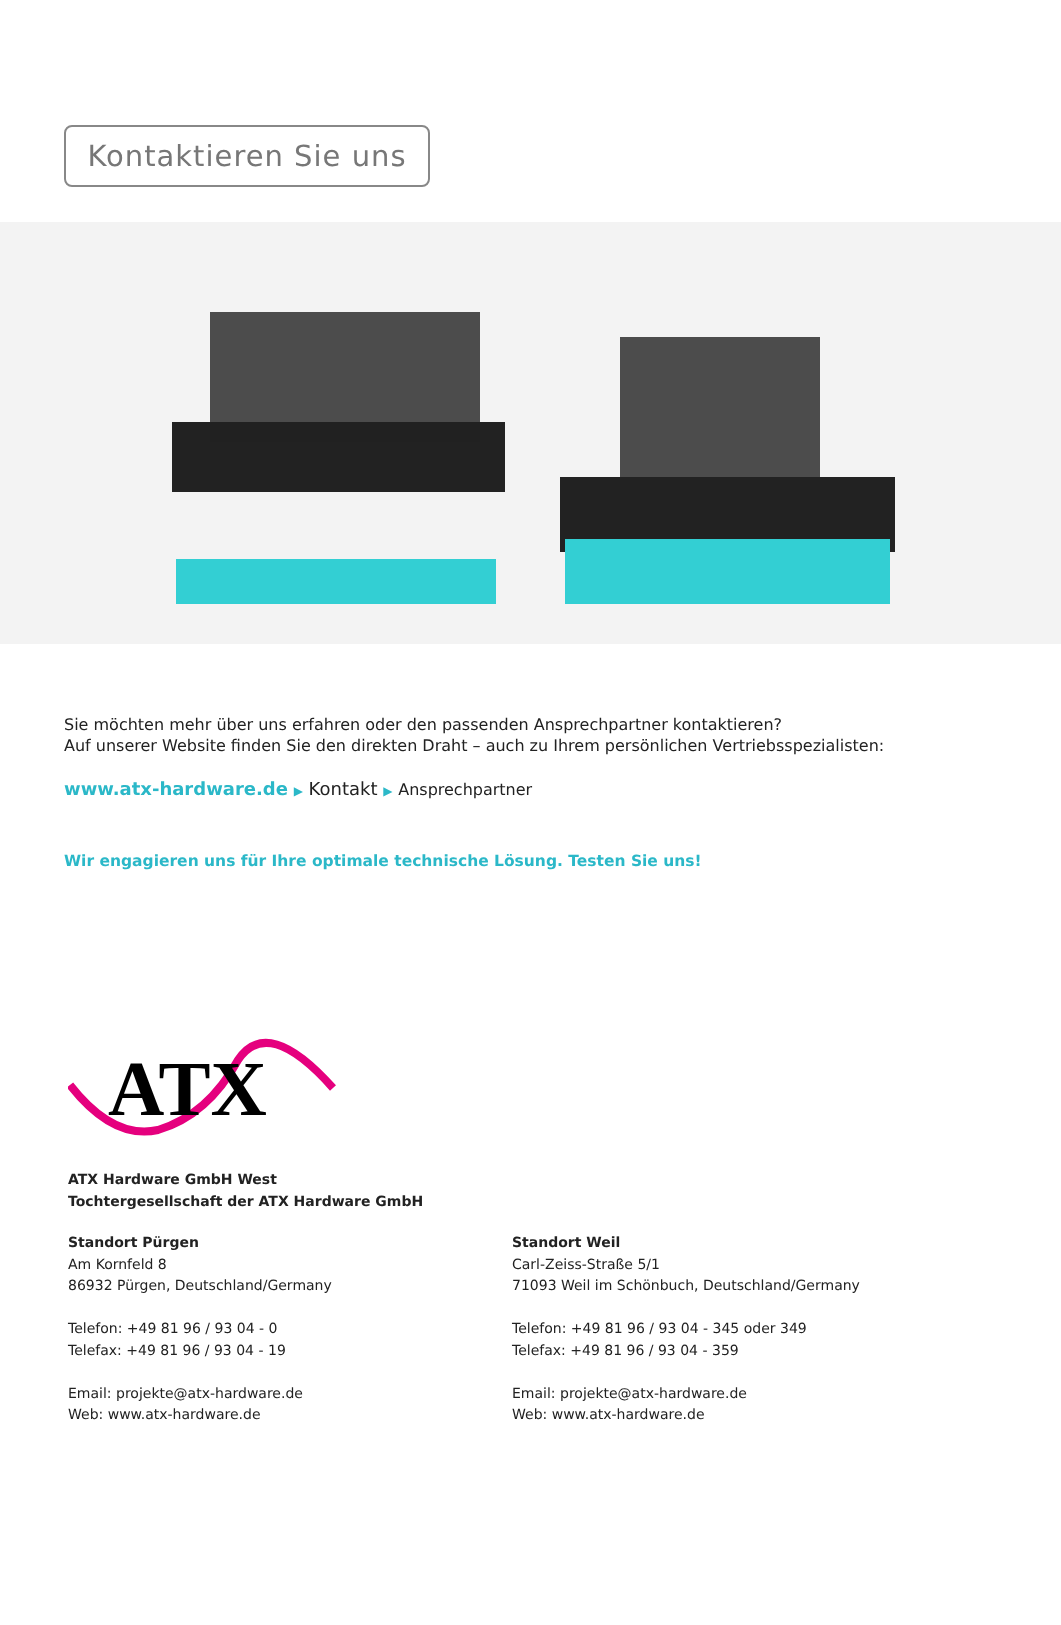Kontaktieren Sie uns
Sie möchten mehr über uns erfahren oder den passenden Ansprechpartner kontaktieren?
Auf unserer Website finden Sie den direkten Draht – auch zu Ihrem persönlichen Vertriebsspezialisten:
www.atx-hardware.de ▶ Kontakt ▶ Ansprechpartner
Wir engagieren uns für Ihre optimale technische Lösung. Testen Sie uns!
ATX
ATX Hardware GmbH West
Tochtergesellschaft der ATX Hardware GmbH
Standort Pürgen
Am Kornfeld 8
86932 Pürgen, Deutschland/Germany
Telefon: +49 81 96 / 93 04 - 0
Telefax: +49 81 96 / 93 04 - 19
Email: projekte@atx-hardware.de
Web: www.atx-hardware.de
Standort Weil
Carl-Zeiss-Straße 5/1
71093 Weil im Schönbuch, Deutschland/Germany
Telefon: +49 81 96 / 93 04 - 345 oder 349
Telefax: +49 81 96 / 93 04 - 359
Email: projekte@atx-hardware.de
Web: www.atx-hardware.de